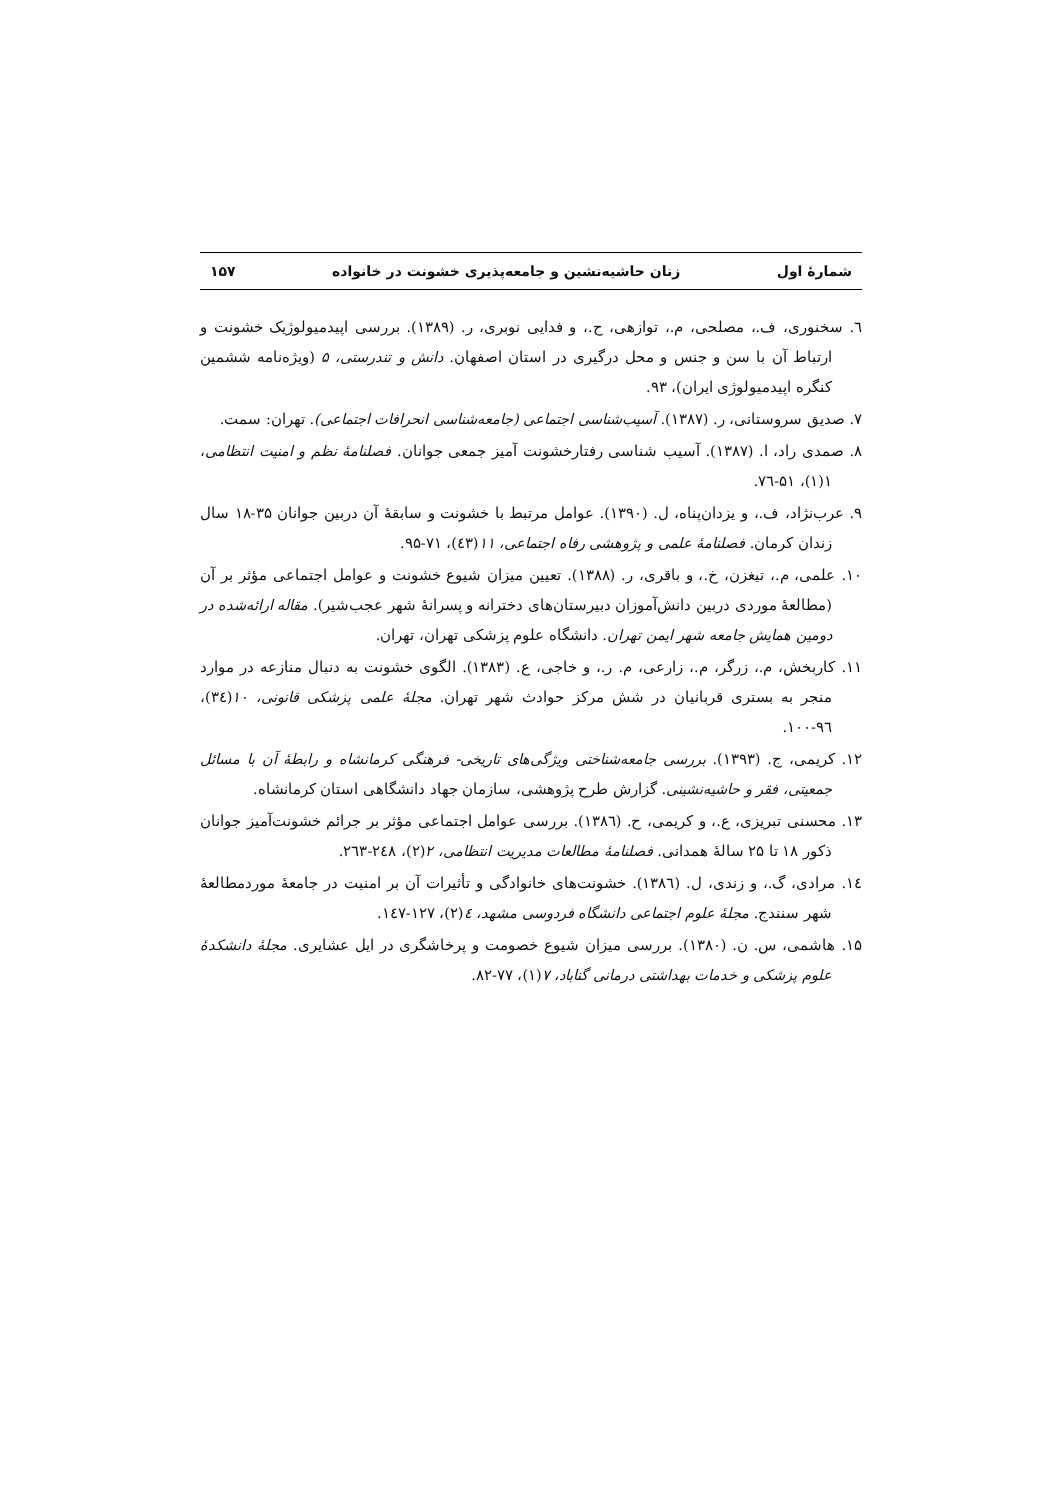شمارهٔ اول زنان حاشیه‌نشین و جامعه‌پذیری خشونت در خانواده ۱۵۷
٦. سخنوری، ف.، مصلحی، م.، توازهی، ح.، و فدایی نوبری، ر. (۱۳۸۹). بررسی اپیدمیولوژیک خشونت و ارتباط آن با سن و جنس و محل درگیری در استان اصفهان. دانش و تندرستی، ۵ (ویژه‌نامه ششمین کنگره اپیدمیولوژی ایران)، ۹۳.
۷. صدیق سروستانی، ر. (۱۳۸۷). آسیب‌شناسی اجتماعی (جامعه‌شناسی انحرافات اجتماعی). تهران: سمت.
۸. صمدی راد، ا. (۱۳۸۷). آسیب شناسی رفتارخشونت آمیز جمعی جوانان. فصلنامهٔ نظم و امنیت انتظامی، ۱(۱)، ۵۱-۷٦.
۹. عرب‌نژاد، ف.، و یزدان‌پناه، ل. (۱۳۹۰). عوامل مرتبط با خشونت و سابقهٔ آن دربین جوانان ۳۵-۱۸ سال زندان کرمان. فصلنامهٔ علمی و پژوهشی رفاه اجتماعی، ۱۱(٤۳)، ۷۱-۹۵.
۱۰. علمی، م.، تیغزن، خ.، و باقری، ر. (۱۳۸۸). تعیین میزان شیوع خشونت و عوامل اجتماعی مؤثر بر آن (مطالعهٔ موردی دربین دانش‌آموزان دبیرستان‌های دخترانه و پسرانهٔ شهر عجب‌شیر). مقاله ارائه‌شده در دومین همایش جامعه شهر ایمن تهران. دانشگاه علوم پزشکی تهران، تهران.
۱۱. کاربخش، م.، زرگر، م.، زارعی، م. ر.، و خاجی، ع. (۱۳۸۳). الگوی خشونت به دنبال منازعه در موارد منجر به بستری قربانیان در شش مرکز حوادث شهر تهران. مجلهٔ علمی پزشکی قانونی، ۱۰(۳٤)، ۹٦-۱۰۰.
۱۲. کریمی، ج. (۱۳۹۳). بررسی جامعه‌شناختی ویژگی‌های تاریخی- فرهنگی کرمانشاه و رابطهٔ آن با مسائل جمعیتی، فقر و حاشیه‌نشینی. گزارش طرح پژوهشی، سازمان جهاد دانشگاهی استان کرمانشاه.
۱۳. محسنی تبریزی، ع.، و کریمی، ح. (۱۳۸٦). بررسی عوامل اجتماعی مؤثر بر جرائم خشونت‌آمیز جوانان ذکور ۱۸ تا ۲۵ سالهٔ همدانی. فصلنامهٔ مطالعات مدیریت انتظامی، ۲(۲)، ۲٤۸-۲٦۳.
۱٤. مرادی، گ.، و زندی، ل. (۱۳۸٦). خشونت‌های خانوادگی و تأثیرات آن بر امنیت در جامعهٔ موردمطالعهٔ شهر سنندج. مجلهٔ علوم اجتماعی دانشگاه فردوسی مشهد، ٤(۲)، ۱۲۷-۱٤۷.
۱۵. هاشمی، س. ن. (۱۳۸۰). بررسی میزان شیوع خصومت و پرخاشگری در ایل عشایری. مجلهٔ دانشکدهٔ علوم پزشکی و خدمات بهداشتی درمانی گناباد، ۷(۱)، ۷۷-۸۲.